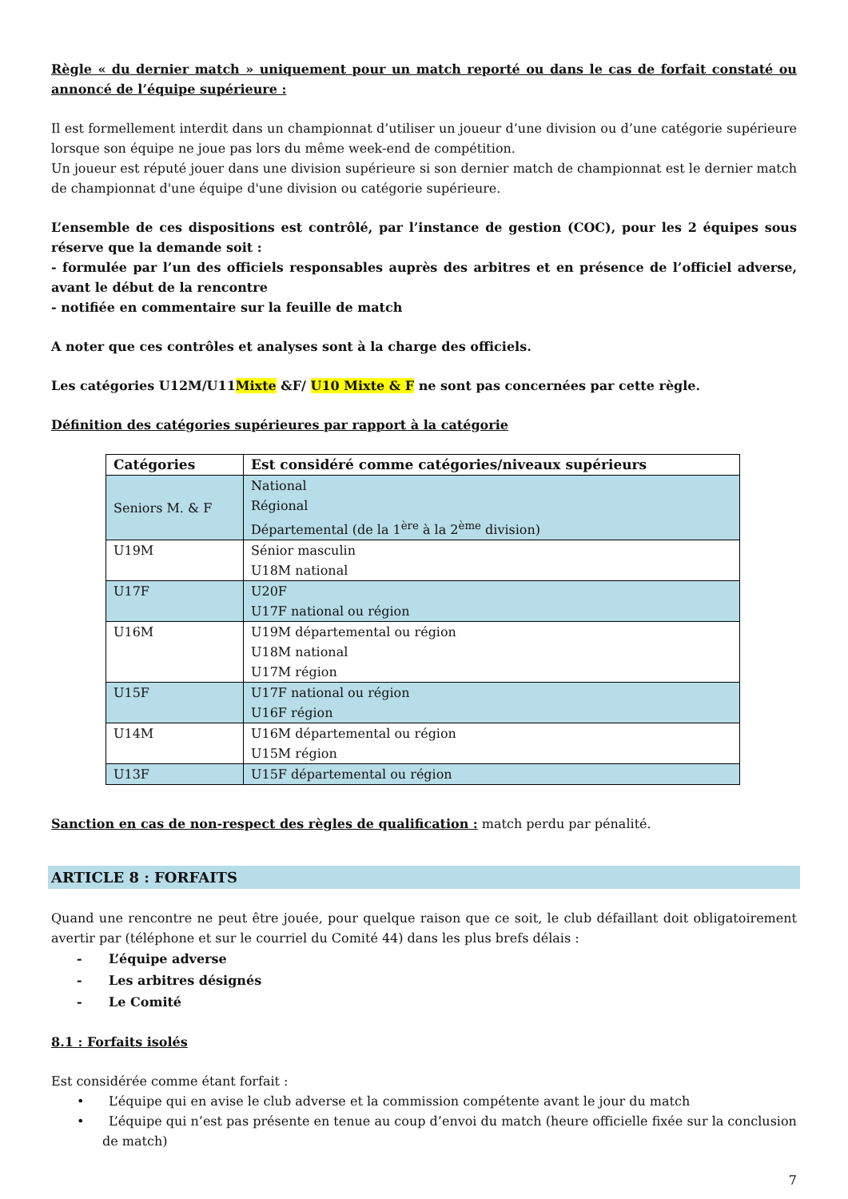Règle « du dernier match » uniquement pour un match reporté ou dans le cas de forfait constaté ou annoncé de l’équipe supérieure :
Il est formellement interdit dans un championnat d’utiliser un joueur d’une division ou d’une catégorie supérieure lorsque son équipe ne joue pas lors du même week-end de compétition.
Un joueur est réputé jouer dans une division supérieure si son dernier match de championnat est le dernier match de championnat d'une équipe d'une division ou catégorie supérieure.
L’ensemble de ces dispositions est contrôlé, par l’instance de gestion (COC), pour les 2 équipes sous réserve que la demande soit :
- formulée par l’un des officiels responsables auprès des arbitres et en présence de l’officiel adverse, avant le début de la rencontre
- notifiée en commentaire sur la feuille de match
A noter que ces contrôles et analyses sont à la charge des officiels.
Les catégories U12M/U11Mixte &F/ U10 Mixte & F ne sont pas concernées par cette règle.
Définition des catégories supérieures par rapport à la catégorie
| Catégories | Est considéré comme catégories/niveaux supérieurs |
| --- | --- |
| Seniors M. & F | National Régional Départemental (de la 1<sup>ère</sup> à la 2<sup>ème</sup> division) |
| U19M | Sénior masculin U18M national |
| U17F | U20F U17F national ou région |
| U16M | U19M départemental ou région U18M national U17M région |
| U15F | U17F national ou région U16F région |
| U14M | U16M départemental ou région U15M région |
| U13F | U15F départemental ou région |
Sanction en cas de non-respect des règles de qualification : match perdu par pénalité.
ARTICLE 8 : FORFAITS
Quand une rencontre ne peut être jouée, pour quelque raison que ce soit, le club défaillant doit obligatoirement avertir par (téléphone et sur le courriel du Comité 44) dans les plus brefs délais :
- L’équipe adverse
- Les arbitres désignés
- Le Comité
8.1 : Forfaits isolés
Est considérée comme étant forfait :
• L’équipe qui en avise le club adverse et la commission compétente avant le jour du match
• L’équipe qui n’est pas présente en tenue au coup d’envoi du match (heure officielle fixée sur la conclusion de match)
7